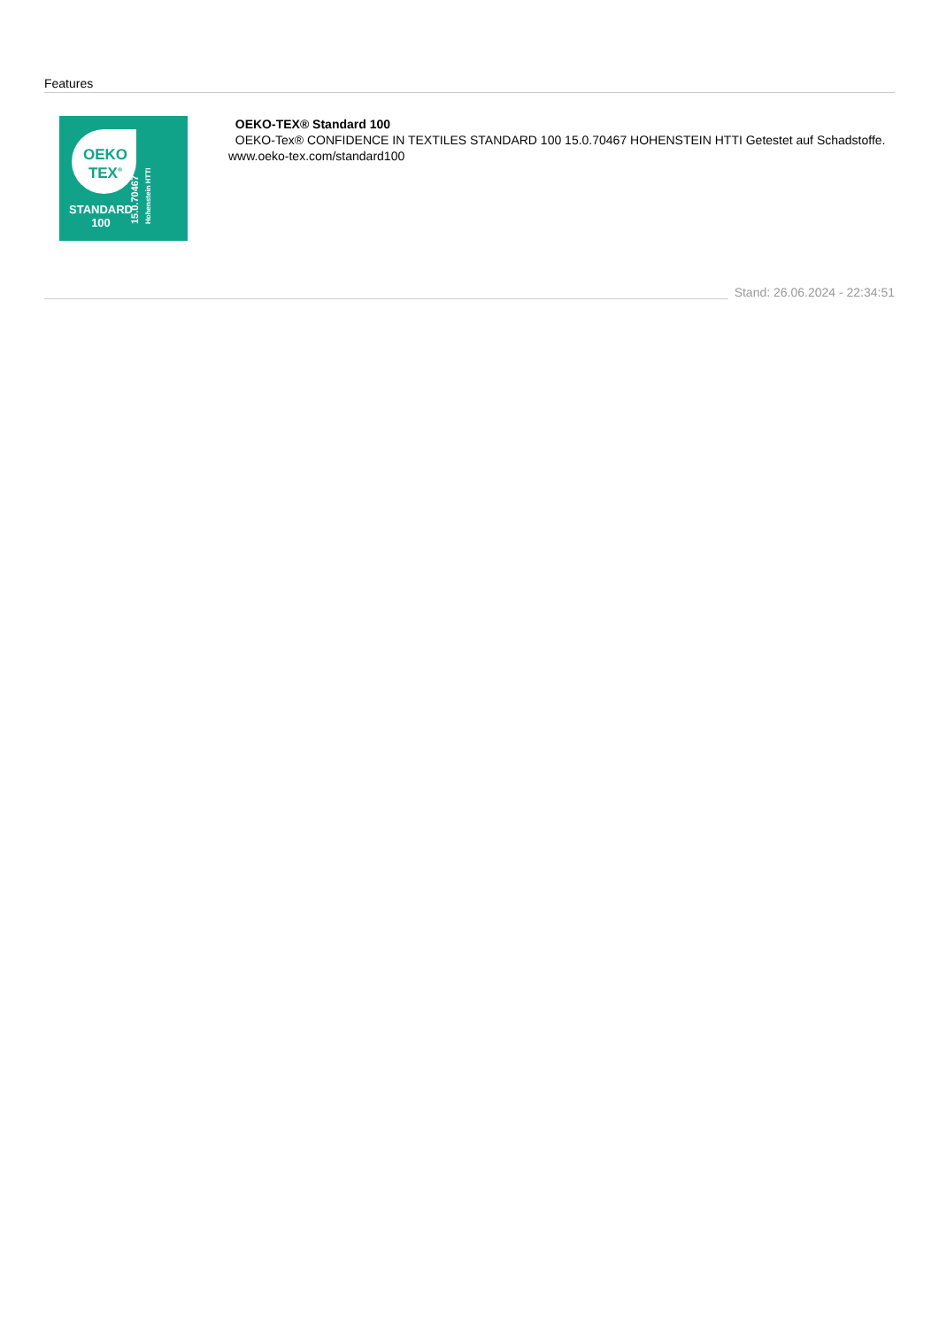Features
OEKO
TEX<sup>®</sup>
STANDARD
100
15.0.70467
Hohenstein HTTI
OEKO-TEX® Standard 100
OEKO-Tex® CONFIDENCE IN TEXTILES STANDARD 100 15.0.70467 HOHENSTEIN HTTI Getestet auf Schadstoffe. www.oeko-tex.com/standard100
Stand: 26.06.2024 - 22:34:51